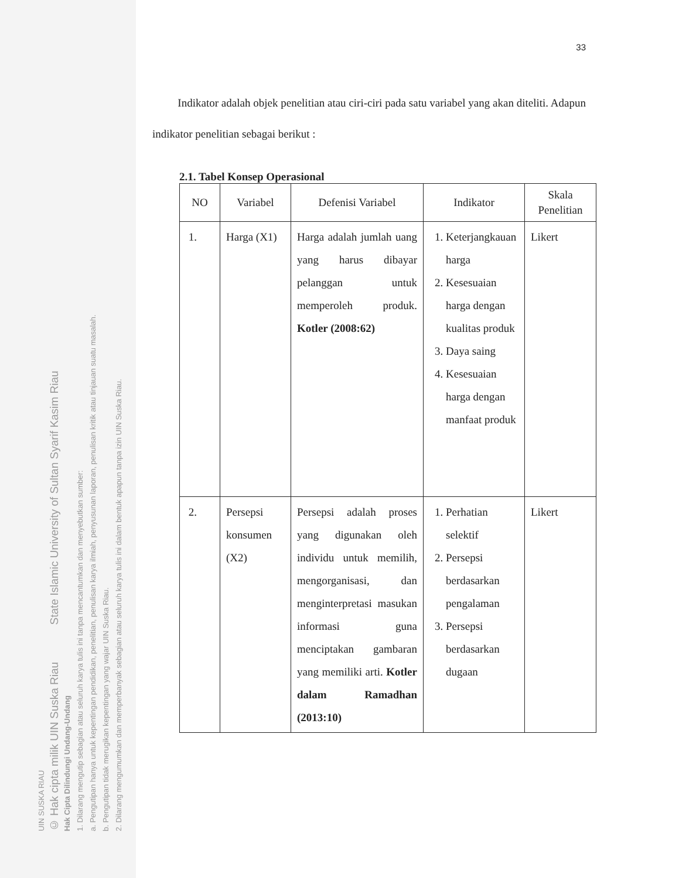UIN SUSKA RIAU
© Hak cipta milik UIN Suska Riau State Islamic University of Sultan Syarif Kasim Riau
Hak Cipta Dilindungi Undang-Undang
1. Dilarang mengutip sebagian atau seluruh karya tulis ini tanpa mencantumkan dan menyebutkan sumber:
a. Pengutipan hanya untuk kepentingan pendidikan, penelitian, penulisan karya ilmiah, penyusunan laporan, penulisan kritik atau tinjauan suatu masalah.
b. Pengutipan tidak merugikan kepentingan yang wajar UIN Suska Riau.
2. Dilarang mengumumkan dan memperbanyak sebagian atau seluruh karya tulis ini dalam bentuk apapun tanpa izin UIN Suska Riau.
33
Indikator adalah objek penelitian atau ciri-ciri pada satu variabel yang akan diteliti. Adapun indikator penelitian sebagai berikut :
2.1. Tabel Konsep Operasional
| NO | Variabel | Defenisi Variabel | Indikator | Skala Penelitian |
| --- | --- | --- | --- | --- |
| 1. | Harga (X1) | Harga adalah jumlah uang yang harus dibayar pelanggan untuk memperoleh produk. Kotler (2008:62) | 1. Keterjangkauan harga 2. Kesesuaian harga dengan kualitas produk 3. Daya saing 4. Kesesuaian harga dengan manfaat produk | Likert |
| 2. | Persepsi konsumen (X2) | Persepsi adalah proses yang digunakan oleh individu untuk memilih, mengorganisasi, dan menginterpretasi masukan informasi guna menciptakan gambaran yang memiliki arti. Kotler dalam Ramadhan (2013:10) | 1. Perhatian selektif 2. Persepsi berdasarkan pengalaman 3. Persepsi berdasarkan dugaan | Likert |